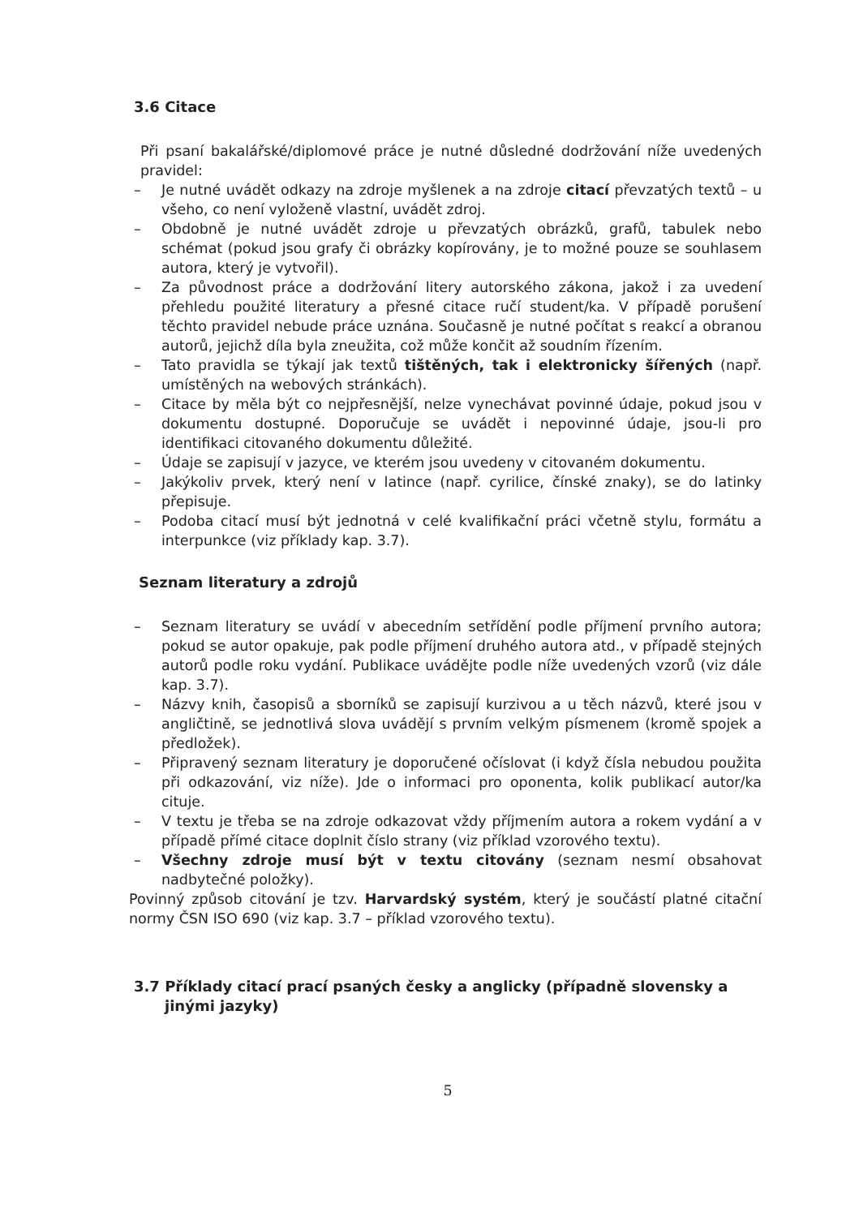3.6 Citace
Při psaní bakalářské/diplomové práce je nutné důsledné dodržování níže uvedených pravidel:
– Je nutné uvádět odkazy na zdroje myšlenek a na zdroje citací převzatých textů – u všeho, co není vyloženě vlastní, uvádět zdroj.
– Obdobně je nutné uvádět zdroje u převzatých obrázků, grafů, tabulek nebo schémat (pokud jsou grafy či obrázky kopírovány, je to možné pouze se souhlasem autora, který je vytvořil).
– Za původnost práce a dodržování litery autorského zákona, jakož i za uvedení přehledu použité literatury a přesné citace ručí student/ka. V případě porušení těchto pravidel nebude práce uznána. Současně je nutné počítat s reakcí a obranou autorů, jejichž díla byla zneužita, což může končit až soudním řízením.
– Tato pravidla se týkají jak textů tištěných, tak i elektronicky šířených (např. umístěných na webových stránkách).
– Citace by měla být co nejpřesnější, nelze vynechávat povinné údaje, pokud jsou v dokumentu dostupné. Doporučuje se uvádět i nepovinné údaje, jsou-li pro identifikaci citovaného dokumentu důležité.
– Údaje se zapisují v jazyce, ve kterém jsou uvedeny v citovaném dokumentu.
– Jakýkoliv prvek, který není v latince (např. cyrilice, čínské znaky), se do latinky přepisuje.
– Podoba citací musí být jednotná v celé kvalifikační práci včetně stylu, formátu a interpunkce (viz příklady kap. 3.7).
Seznam literatury a zdrojů
– Seznam literatury se uvádí v abecedním setřídění podle příjmení prvního autora; pokud se autor opakuje, pak podle příjmení druhého autora atd., v případě stejných autorů podle roku vydání. Publikace uvádějte podle níže uvedených vzorů (viz dále kap. 3.7).
– Názvy knih, časopisů a sborníků se zapisují kurzivou a u těch názvů, které jsou v angličtině, se jednotlivá slova uvádějí s prvním velkým písmenem (kromě spojek a předložek).
– Připravený seznam literatury je doporučené očíslovat (i když čísla nebudou použita při odkazování, viz níže). Jde o informaci pro oponenta, kolik publikací autor/ka cituje.
– V textu je třeba se na zdroje odkazovat vždy příjmením autora a rokem vydání a v případě přímé citace doplnit číslo strany (viz příklad vzorového textu).
– Všechny zdroje musí být v textu citovány (seznam nesmí obsahovat nadbytečné položky).
Povinný způsob citování je tzv. Harvardský systém, který je součástí platné citační normy ČSN ISO 690 (viz kap. 3.7 – příklad vzorového textu).
3.7 Příklady citací prací psaných česky a anglicky (případně slovensky a jinými jazyky)
5